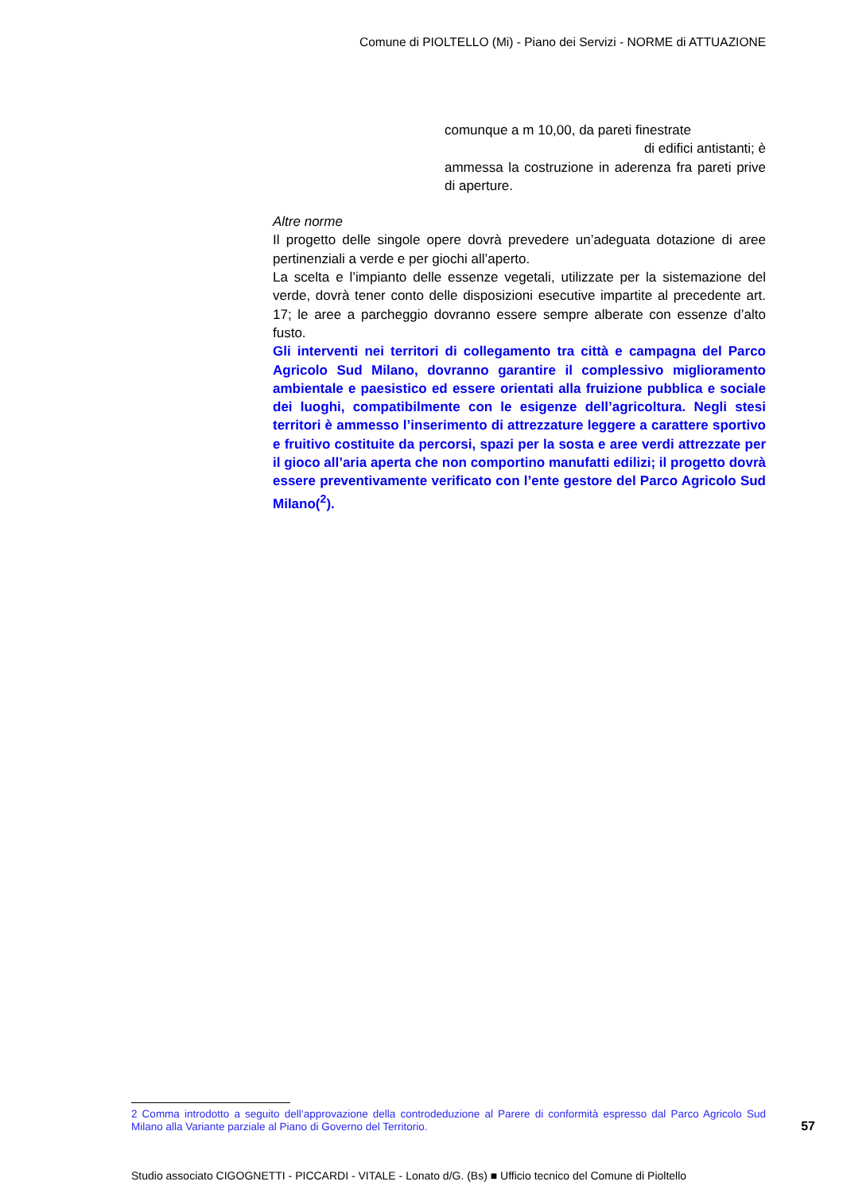Comune di PIOLTELLO (Mi) - Piano dei Servizi - NORME di ATTUAZIONE
comunque a m 10,00, da pareti finestrate
di edifici antistanti; è
ammessa la costruzione in aderenza fra pareti prive di aperture.
Altre norme
Il progetto delle singole opere dovrà prevedere un’adeguata dotazione di aree pertinenziali a verde e per giochi all’aperto.
La scelta e l’impianto delle essenze vegetali, utilizzate per la sistemazione del verde, dovrà tener conto delle disposizioni esecutive impartite al precedente art. 17; le aree a parcheggio dovranno essere sempre alberate con essenze d’alto fusto.
Gli interventi nei territori di collegamento tra città e campagna del Parco Agricolo Sud Milano, dovranno garantire il complessivo miglioramento ambientale e paesistico ed essere orientati alla fruizione pubblica e sociale dei luoghi, compatibilmente con le esigenze dell’agricoltura. Negli stesi territori è ammesso l’inserimento di attrezzature leggere a carattere sportivo e fruitivo costituite da percorsi, spazi per la sosta e aree verdi attrezzate per il gioco all’aria aperta che non comportino manufatti edilizi; il progetto dovrà essere preventivamente verificato con l’ente gestore del Parco Agricolo Sud Milano(<sup>2</sup>).
2 Comma introdotto a seguito dell‘approvazione della controdeduzione al Parere di conformità espresso dal Parco Agricolo Sud Milano alla Variante parziale al Piano di Governo del Territorio.
57
Studio associato CIGOGNETTI - PICCARDI - VITALE - Lonato d/G. (Bs) ■ Ufficio tecnico del Comune di Pioltello